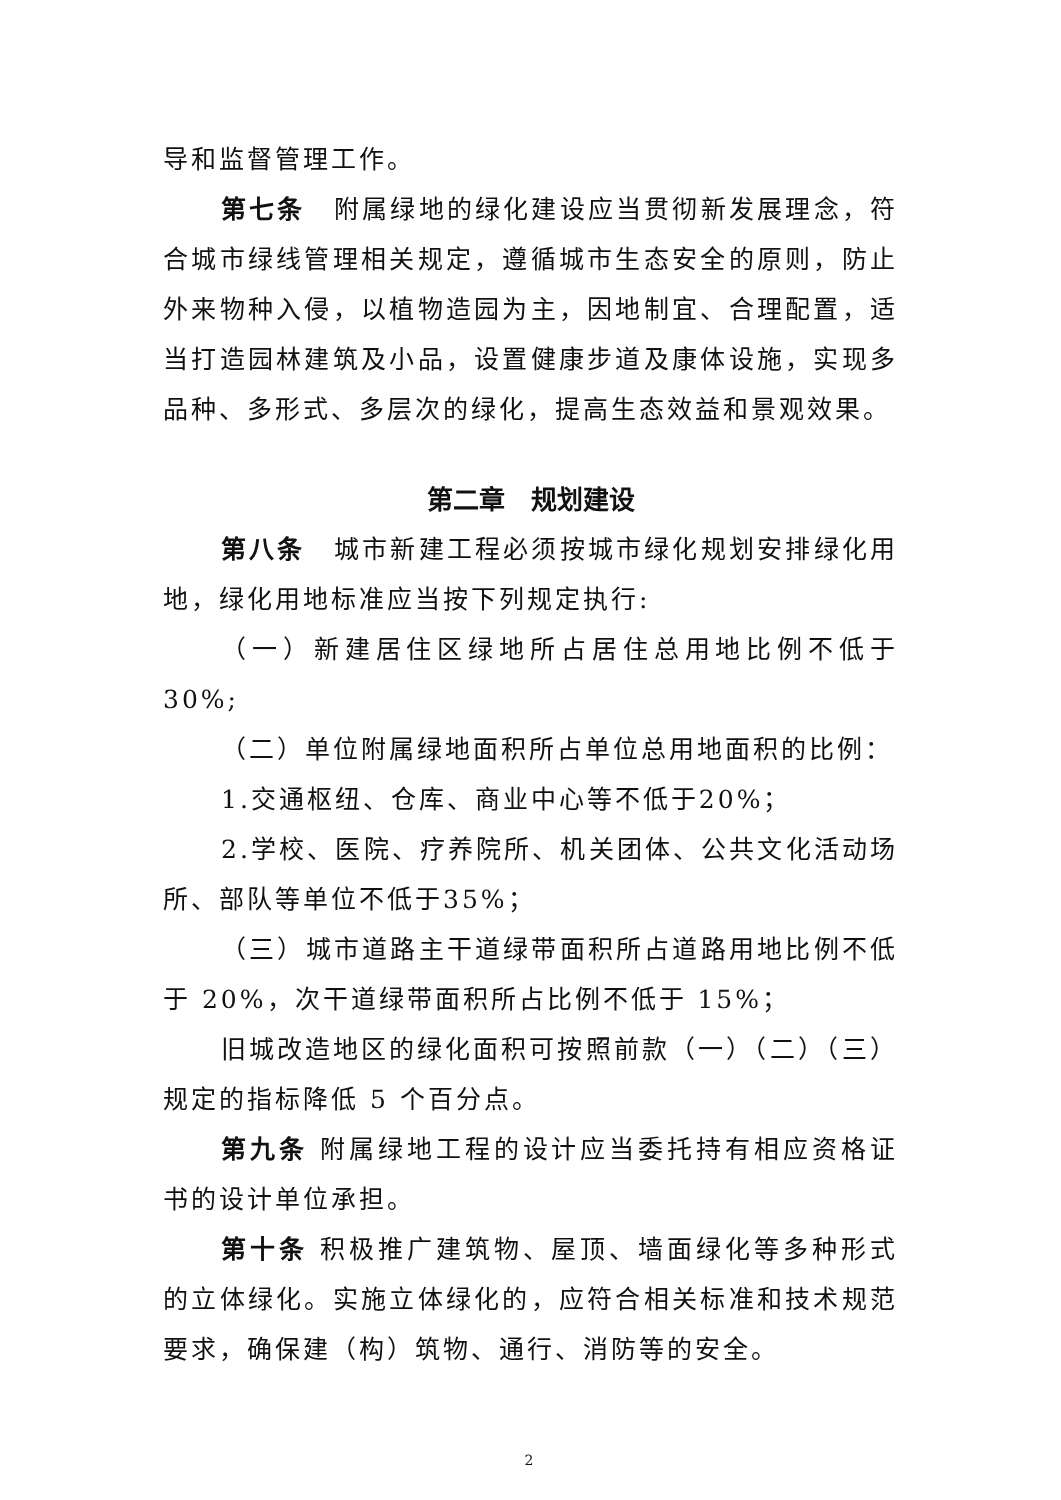导和监督管理工作。
第七条　附属绿地的绿化建设应当贯彻新发展理念，符合城市绿线管理相关规定，遵循城市生态安全的原则，防止外来物种入侵，以植物造园为主，因地制宜、合理配置，适当打造园林建筑及小品，设置健康步道及康体设施，实现多品种、多形式、多层次的绿化，提高生态效益和景观效果。
第二章　规划建设
第八条　城市新建工程必须按城市绿化规划安排绿化用地，绿化用地标准应当按下列规定执行:
（一）新建居住区绿地所占居住总用地比例不低于 30%;
（二）单位附属绿地面积所占单位总用地面积的比例：
1.交通枢纽、仓库、商业中心等不低于20%；
2.学校、医院、疗养院所、机关团体、公共文化活动场所、部队等单位不低于35%；
（三）城市道路主干道绿带面积所占道路用地比例不低于 20%，次干道绿带面积所占比例不低于 15%；
旧城改造地区的绿化面积可按照前款（一）（二）（三）规定的指标降低 5 个百分点。
第九条 附属绿地工程的设计应当委托持有相应资格证书的设计单位承担。
第十条 积极推广建筑物、屋顶、墙面绿化等多种形式的立体绿化。实施立体绿化的，应符合相关标准和技术规范要求，确保建（构）筑物、通行、消防等的安全。
2